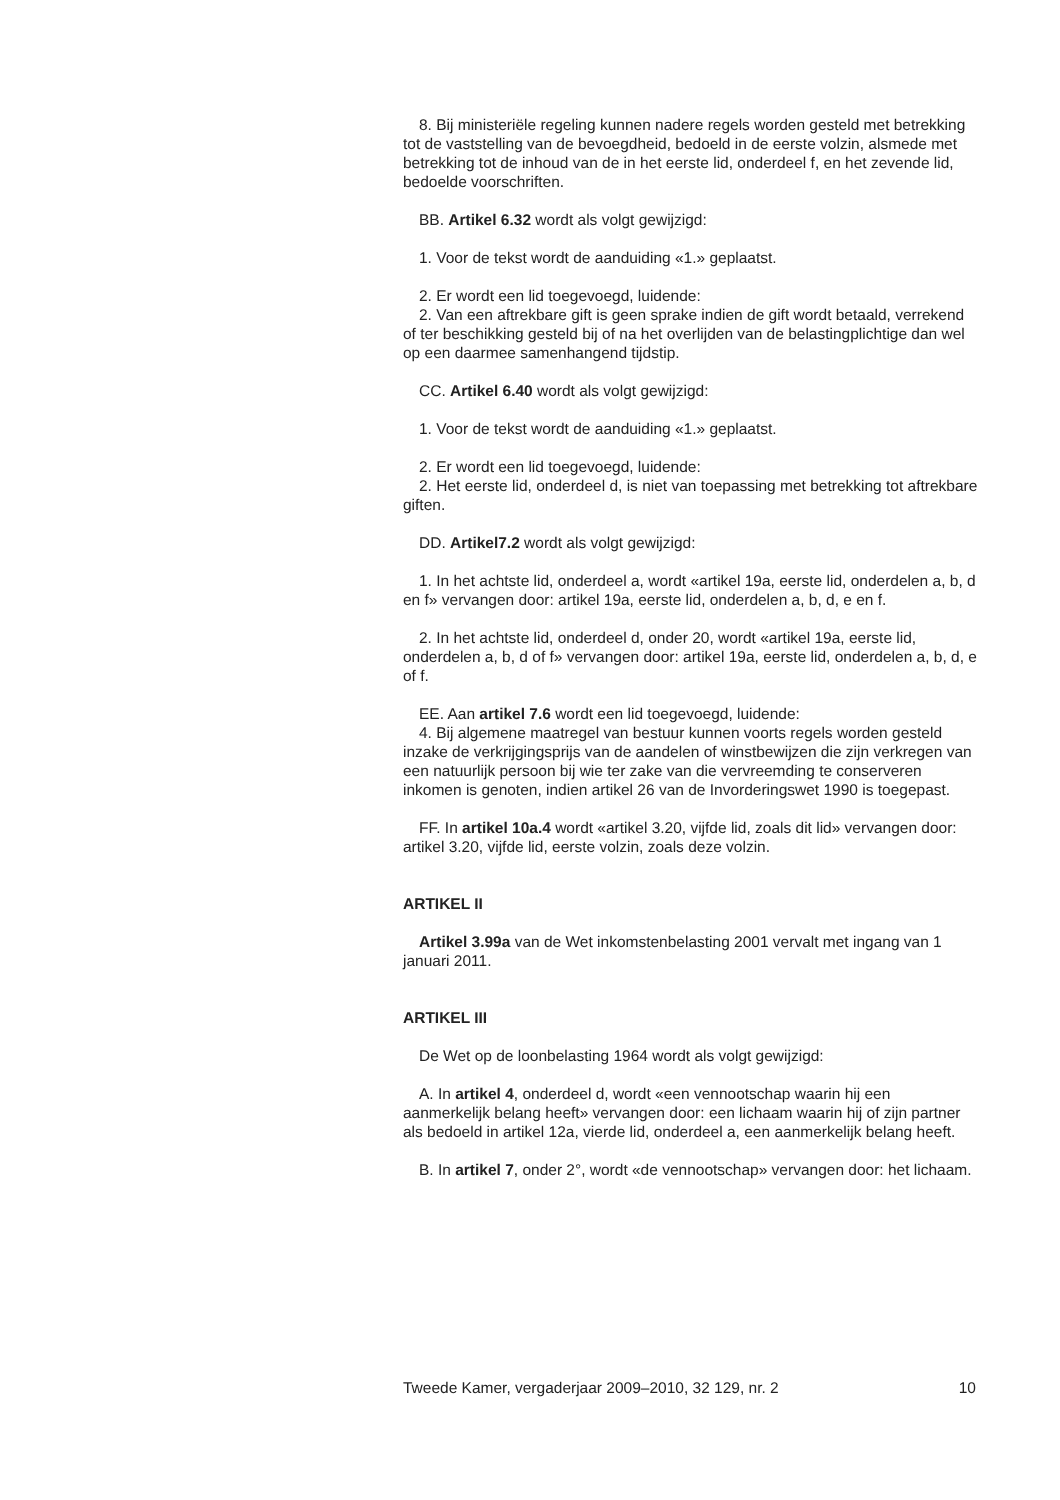8. Bij ministeriële regeling kunnen nadere regels worden gesteld met betrekking tot de vaststelling van de bevoegdheid, bedoeld in de eerste volzin, alsmede met betrekking tot de inhoud van de in het eerste lid, onderdeel f, en het zevende lid, bedoelde voorschriften.
BB. Artikel 6.32 wordt als volgt gewijzigd:
1. Voor de tekst wordt de aanduiding «1.» geplaatst.
2. Er wordt een lid toegevoegd, luidende:
2. Van een aftrekbare gift is geen sprake indien de gift wordt betaald, verrekend of ter beschikking gesteld bij of na het overlijden van de belastingplichtige dan wel op een daarmee samenhangend tijdstip.
CC. Artikel 6.40 wordt als volgt gewijzigd:
1. Voor de tekst wordt de aanduiding «1.» geplaatst.
2. Er wordt een lid toegevoegd, luidende:
2. Het eerste lid, onderdeel d, is niet van toepassing met betrekking tot aftrekbare giften.
DD. Artikel7.2 wordt als volgt gewijzigd:
1. In het achtste lid, onderdeel a, wordt «artikel 19a, eerste lid, onderdelen a, b, d en f» vervangen door: artikel 19a, eerste lid, onderdelen a, b, d, e en f.
2. In het achtste lid, onderdeel d, onder 20, wordt «artikel 19a, eerste lid, onderdelen a, b, d of f» vervangen door: artikel 19a, eerste lid, onderdelen a, b, d, e of f.
EE. Aan artikel 7.6 wordt een lid toegevoegd, luidende:
4. Bij algemene maatregel van bestuur kunnen voorts regels worden gesteld inzake de verkrijgingsprijs van de aandelen of winstbewijzen die zijn verkregen van een natuurlijk persoon bij wie ter zake van die vervreemding te conserveren inkomen is genoten, indien artikel 26 van de Invorderingswet 1990 is toegepast.
FF. In artikel 10a.4 wordt «artikel 3.20, vijfde lid, zoals dit lid» vervangen door: artikel 3.20, vijfde lid, eerste volzin, zoals deze volzin.
ARTIKEL II
Artikel 3.99a van de Wet inkomstenbelasting 2001 vervalt met ingang van 1 januari 2011.
ARTIKEL III
De Wet op de loonbelasting 1964 wordt als volgt gewijzigd:
A. In artikel 4, onderdeel d, wordt «een vennootschap waarin hij een aanmerkelijk belang heeft» vervangen door: een lichaam waarin hij of zijn partner als bedoeld in artikel 12a, vierde lid, onderdeel a, een aanmerkelijk belang heeft.
B. In artikel 7, onder 2°, wordt «de vennootschap» vervangen door: het lichaam.
Tweede Kamer, vergaderjaar 2009–2010, 32 129, nr. 2 10